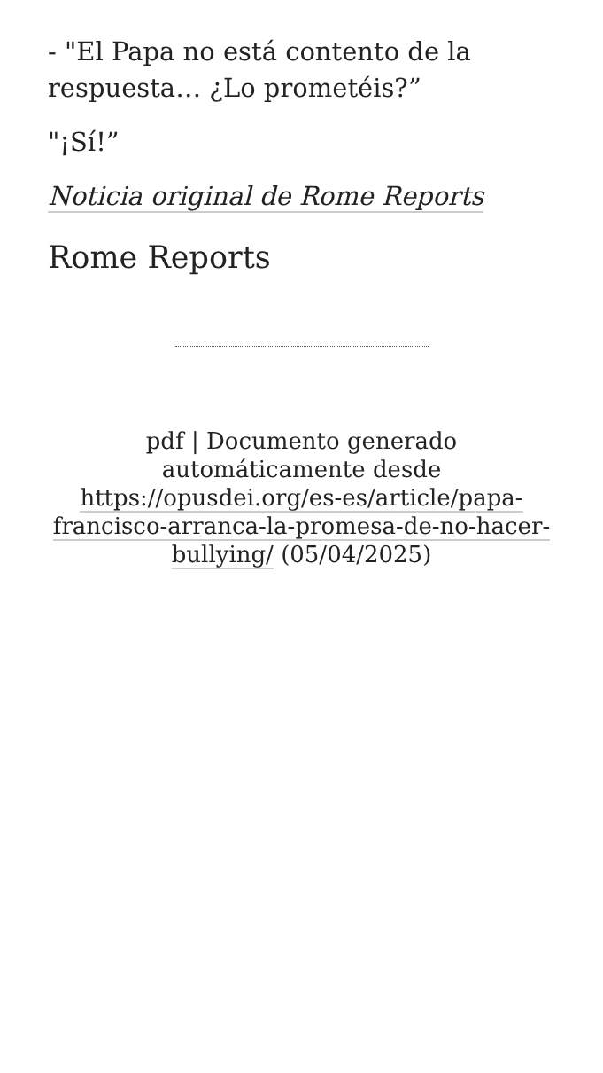- "El Papa no está contento de la respuesta… ¿Lo prometéis?”
"¡Sí!”
Noticia original de Rome Reports
Rome Reports
pdf | Documento generado automáticamente desde https://opusdei.org/es-es/article/papa-francisco-arranca-la-promesa-de-no-hacer-bullying/ (05/04/2025)